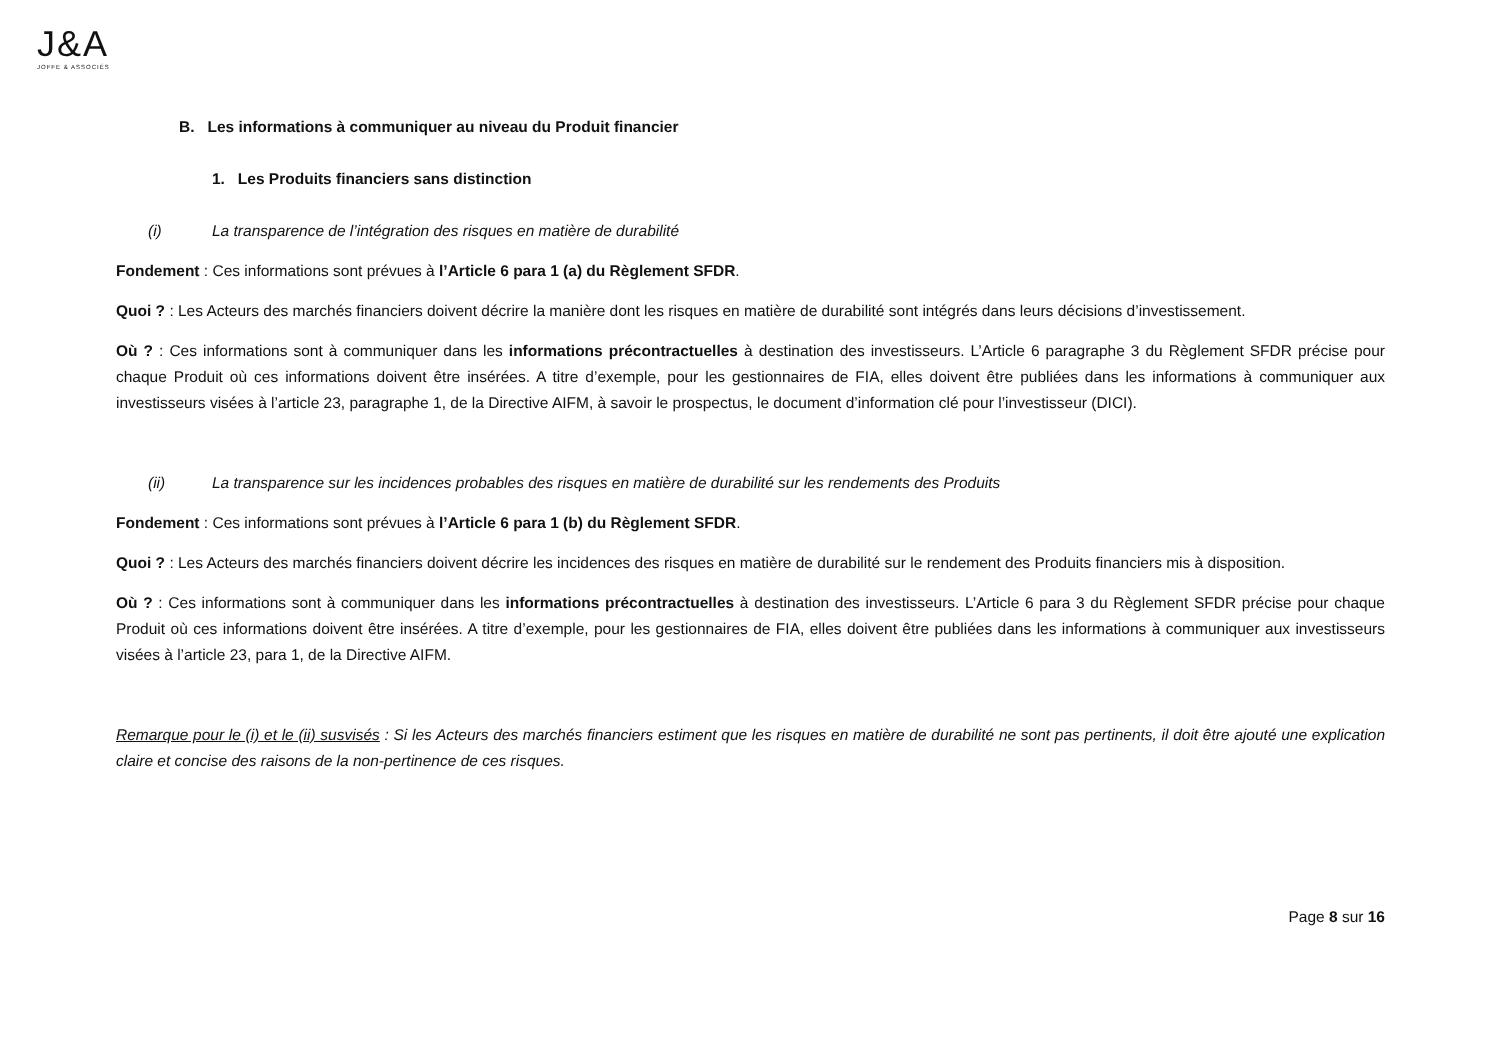J&A
JOFFE & ASSOCIÉS
B. Les informations à communiquer au niveau du Produit financier
1. Les Produits financiers sans distinction
(i) La transparence de l’intégration des risques en matière de durabilité
Fondement : Ces informations sont prévues à l’Article 6 para 1 (a) du Règlement SFDR.
Quoi ? : Les Acteurs des marchés financiers doivent décrire la manière dont les risques en matière de durabilité sont intégrés dans leurs décisions d’investissement.
Où ? : Ces informations sont à communiquer dans les informations précontractuelles à destination des investisseurs. L’Article 6 paragraphe 3 du Règlement SFDR précise pour chaque Produit où ces informations doivent être insérées. A titre d’exemple, pour les gestionnaires de FIA, elles doivent être publiées dans les informations à communiquer aux investisseurs visées à l’article 23, paragraphe 1, de la Directive AIFM, à savoir le prospectus, le document d’information clé pour l’investisseur (DICI).
(ii) La transparence sur les incidences probables des risques en matière de durabilité sur les rendements des Produits
Fondement : Ces informations sont prévues à l’Article 6 para 1 (b) du Règlement SFDR.
Quoi ? : Les Acteurs des marchés financiers doivent décrire les incidences des risques en matière de durabilité sur le rendement des Produits financiers mis à disposition.
Où ? : Ces informations sont à communiquer dans les informations précontractuelles à destination des investisseurs. L’Article 6 para 3 du Règlement SFDR précise pour chaque Produit où ces informations doivent être insérées. A titre d’exemple, pour les gestionnaires de FIA, elles doivent être publiées dans les informations à communiquer aux investisseurs visées à l’article 23, para 1, de la Directive AIFM.
Remarque pour le (i) et le (ii) susvisés : Si les Acteurs des marchés financiers estiment que les risques en matière de durabilité ne sont pas pertinents, il doit être ajouté une explication claire et concise des raisons de la non-pertinence de ces risques.
Page 8 sur 16